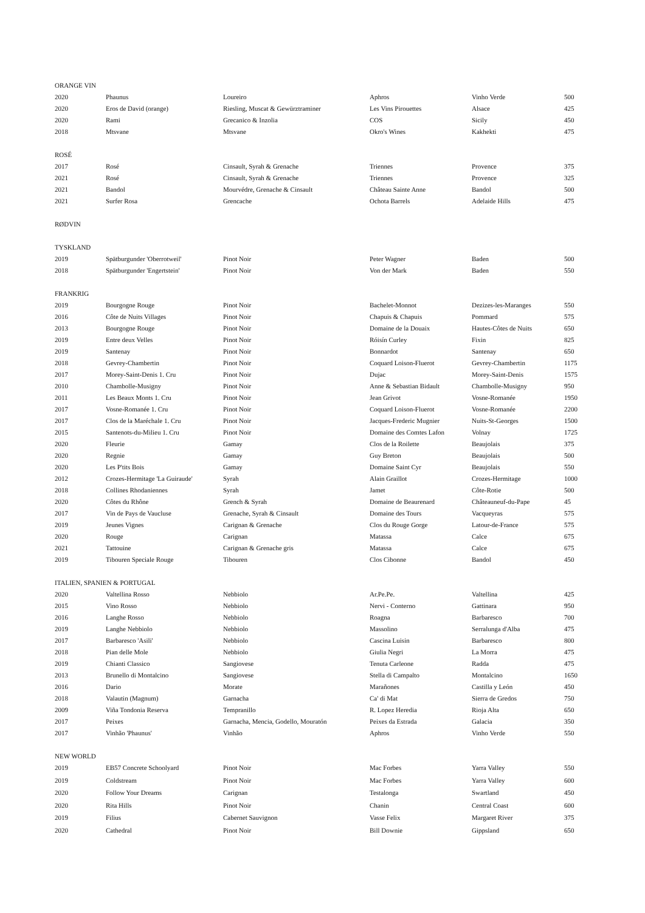| ORANGE VIN | | | | | |
| --- | --- | --- | --- | --- | --- |
| 2020 | Phaunus | Loureiro | Aphros | Vinho Verde | 500 |
| 2020 | Eros de David (orange) | Riesling, Muscat & Gewürztraminer | Les Vins Pirouettes | Alsace | 425 |
| 2020 | Rami | Grecanico & Inzolia | COS | Sicily | 450 |
| 2018 | Mtsvane | Mtsvane | Okro's Wines | Kakhekti | 475 |
| ROSÉ | | | | | |
| 2017 | Rosé | Cinsault, Syrah & Grenache | Triennes | Provence | 375 |
| 2021 | Rosé | Cinsault, Syrah & Grenache | Triennes | Provence | 325 |
| 2021 | Bandol | Mourvédre, Grenache & Cinsault | Château Sainte Anne | Bandol | 500 |
| 2021 | Surfer Rosa | Grencache | Ochota Barrels | Adelaide Hills | 475 |
| RØDVIN | | | | | |
| TYSKLAND | | | | | |
| 2019 | Spätburgunder 'Oberrotweil' | Pinot Noir | Peter Wagner | Baden | 500 |
| 2018 | Spätburgunder 'Engertstein' | Pinot Noir | Von der Mark | Baden | 550 |
| FRANKRIG | | | | | |
| 2019 | Bourgogne Rouge | Pinot Noir | Bachelet-Monnot | Dezizes-les-Maranges | 550 |
| 2016 | Côte de Nuits Villages | Pinot Noir | Chapuis & Chapuis | Pommard | 575 |
| 2013 | Bourgogne Rouge | Pinot Noir | Domaine de la Douaix | Hautes-Côtes de Nuits | 650 |
| 2019 | Entre deux Velles | Pinot Noir | Róisín Curley | Fixin | 825 |
| 2019 | Santenay | Pinot Noir | Bonnardot | Santenay | 650 |
| 2018 | Gevrey-Chambertin | Pinot Noir | Coquard Loison-Fluerot | Gevrey-Chambertin | 1175 |
| 2017 | Morey-Saint-Denis 1. Cru | Pinot Noir | Dujac | Morey-Saint-Denis | 1575 |
| 2010 | Chambolle-Musigny | Pinot Noir | Anne & Sebastian Bidault | Chambolle-Musigny | 950 |
| 2011 | Les Beaux Monts 1. Cru | Pinot Noir | Jean Grivot | Vosne-Romanée | 1950 |
| 2017 | Vosne-Romanée 1. Cru | Pinot Noir | Coquard Loison-Fluerot | Vosne-Romanée | 2200 |
| 2017 | Clos de la Maréchale 1. Cru | Pinot Noir | Jacques-Frederic Mugnier | Nuits-St-Georges | 1500 |
| 2015 | Santenots-du-Milieu 1. Cru | Pinot Noir | Domaine des Comtes Lafon | Volnay | 1725 |
| 2020 | Fleurie | Gamay | Clos de la Roilette | Beaujolais | 375 |
| 2020 | Regnie | Gamay | Guy Breton | Beaujolais | 500 |
| 2020 | Les P'tits Bois | Gamay | Domaine Saint Cyr | Beaujolais | 550 |
| 2012 | Crozes-Hermitage 'La Guiraude' | Syrah | Alain Graillot | Crozes-Hermitage | 1000 |
| 2018 | Collines Rhodaniennes | Syrah | Jamet | Côte-Rotie | 500 |
| 2020 | Côtes du Rhône | Grench & Syrah | Domaine de Beaurenard | Châteauneuf-du-Pape | 45 |
| 2017 | Vin de Pays de Vaucluse | Grenache, Syrah & Cinsault | Domaine des Tours | Vacqueyras | 575 |
| 2019 | Jeunes Vignes | Carignan & Grenache | Clos du Rouge Gorge | Latour-de-France | 575 |
| 2020 | Rouge | Carignan | Matassa | Calce | 675 |
| 2021 | Tattouine | Carignan & Grenache gris | Matassa | Calce | 675 |
| 2019 | Tibouren Speciale Rouge | Tibouren | Clos Cibonne | Bandol | 450 |
| ITALIEN, SPANIEN & PORTUGAL | | | | | |
| 2020 | Valtellina Rosso | Nebbiolo | Ar.Pe.Pe. | Valtellina | 425 |
| 2015 | Vino Rosso | Nebbiolo | Nervi - Conterno | Gattinara | 950 |
| 2016 | Langhe Rosso | Nebbiolo | Roagna | Barbaresco | 700 |
| 2019 | Langhe Nebbiolo | Nebbiolo | Massolino | Serralunga d'Alba | 475 |
| 2017 | Barbaresco 'Asili' | Nebbiolo | Cascina Luisin | Barbaresco | 800 |
| 2018 | Pian delle Mole | Nebbiolo | Giulia Negri | La Morra | 475 |
| 2019 | Chianti Classico | Sangiovese | Tenuta Carleone | Radda | 475 |
| 2013 | Brunello di Montalcino | Sangiovese | Stella di Campalto | Montalcino | 1650 |
| 2016 | Dario | Morate | Marañones | Castilla y León | 450 |
| 2018 | Valautin (Magnum) | Garnacha | Ca' di Mat | Sierra de Gredos | 750 |
| 2009 | Viña Tondonia Reserva | Tempranillo | R. Lopez Heredia | Rioja Alta | 650 |
| 2017 | Peixes | Garnacha, Mencia, Godello, Mouratón | Peixes da Estrada | Galacia | 350 |
| 2017 | Vinhão 'Phaunus' | Vinhão | Aphros | Vinho Verde | 550 |
| NEW WORLD | | | | | |
| 2019 | EB57 Concrete Schoolyard | Pinot Noir | Mac Forbes | Yarra Valley | 550 |
| 2019 | Coldstream | Pinot Noir | Mac Forbes | Yarra Valley | 600 |
| 2020 | Follow Your Dreams | Carignan | Testalonga | Swartland | 450 |
| 2020 | Rita Hills | Pinot Noir | Chanin | Central Coast | 600 |
| 2019 | Filius | Cabernet Sauvignon | Vasse Felix | Margaret River | 375 |
| 2020 | Cathedral | Pinot Noir | Bill Downie | Gippsland | 650 |